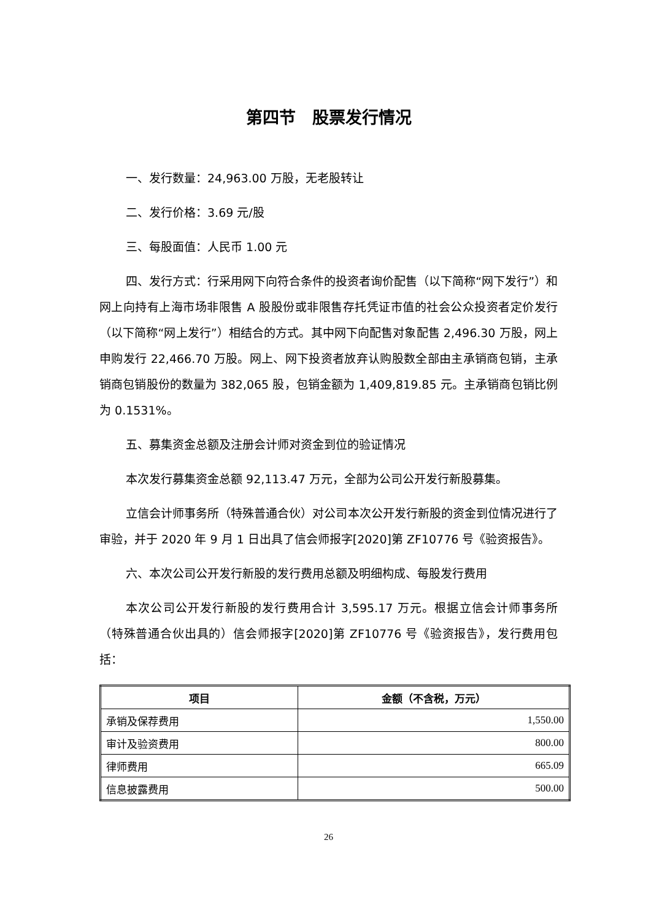第四节　股票发行情况
一、发行数量：24,963.00 万股，无老股转让
二、发行价格：3.69 元/股
三、每股面值：人民币 1.00 元
四、发行方式：行采用网下向符合条件的投资者询价配售（以下简称“网下发行”）和网上向持有上海市场非限售 A 股股份或非限售存托凭证市值的社会公众投资者定价发行（以下简称“网上发行”）相结合的方式。其中网下向配售对象配售 2,496.30 万股，网上申购发行 22,466.70 万股。网上、网下投资者放弃认购股数全部由主承销商包销，主承销商包销股份的数量为 382,065 股，包销金额为 1,409,819.85 元。主承销商包销比例为 0.1531%。
五、募集资金总额及注册会计师对资金到位的验证情况
本次发行募集资金总额 92,113.47 万元，全部为公司公开发行新股募集。
立信会计师事务所（特殊普通合伙）对公司本次公开发行新股的资金到位情况进行了审验，并于 2020 年 9 月 1 日出具了信会师报字[2020]第 ZF10776 号《验资报告》。
六、本次公司公开发行新股的发行费用总额及明细构成、每股发行费用
本次公司公开发行新股的发行费用合计 3,595.17 万元。根据立信会计师事务所（特殊普通合伙出具的）信会师报字[2020]第 ZF10776 号《验资报告》，发行费用包括：
| 项目 | 金额（不含税，万元） |
| --- | --- |
| 承销及保荐费用 | 1,550.00 |
| 审计及验资费用 | 800.00 |
| 律师费用 | 665.09 |
| 信息披露费用 | 500.00 |
26